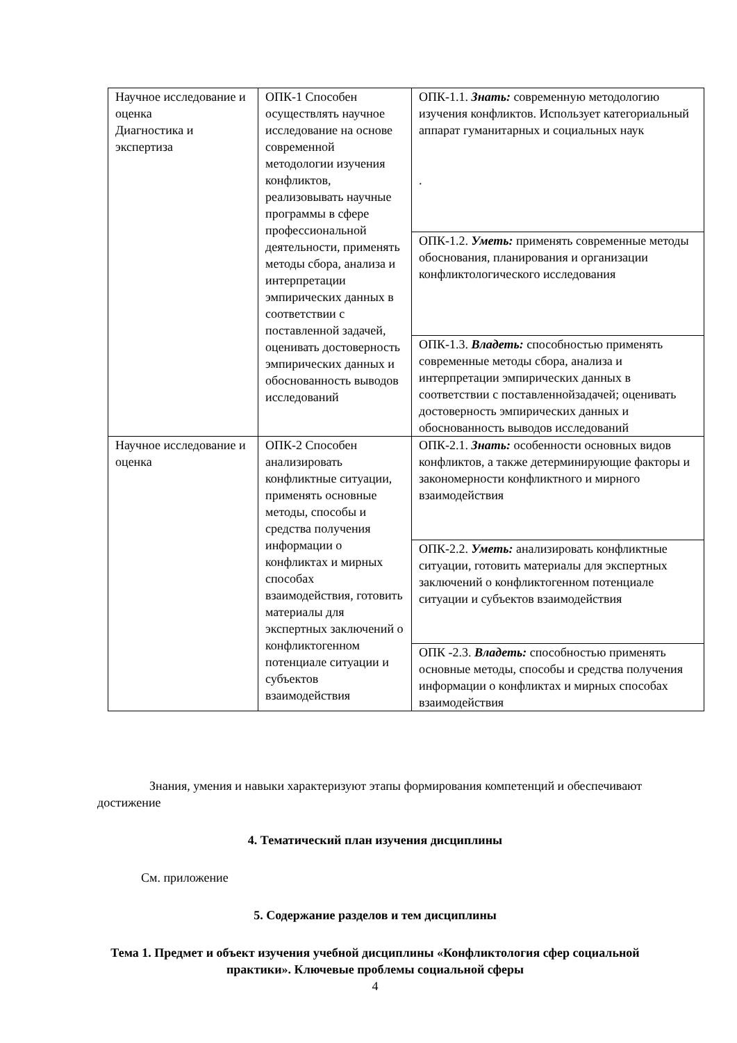| Научное исследование и оценка Диагностика и экспертиза | ОПК-1 Способен осуществлять научное исследование на основе современной методологии изучения конфликтов, реализовывать научные программы в сфере профессиональной деятельности, применять методы сбора, анализа и интерпретации эмпирических данных в соответствии с поставленной задачей, оценивать достоверность эмпирических данных и обоснованность выводов исследований | ОПК-1.1. Знать: современную методологию изучения конфликтов. Использует категориальный аппарат гуманитарных и социальных наук . |
| | | ОПК-1.2. Уметь: применять современные методы обоснования, планирования и организации конфликтологического исследования |
| | | ОПК-1.3. Владеть: способностью применять современные методы сбора, анализа и интерпретации эмпирических данных в соответствии с поставленнойзадачей; оценивать достоверность эмпирических данных и обоснованность выводов исследований |
| Научное исследование и оценка | ОПК-2 Способен анализировать конфликтные ситуации, применять основные методы, способы и средства получения информации о конфликтах и мирных способах взаимодействия, готовить материалы для экспертных заключений о конфликтогенном потенциале ситуации и субъектов взаимодействия | ОПК-2.1. Знать: особенности основных видов конфликтов, а также детерминирующие факторы и закономерности конфликтного и мирного взаимодействия |
| | | ОПК-2.2. Уметь: анализировать конфликтные ситуации, готовить материалы для экспертных заключений о конфликтогенном потенциале ситуации и субъектов взаимодействия |
| | | ОПК -2.3. Владеть: способностью применять основные методы, способы и средства получения информации о конфликтах и мирных способах взаимодействия |
Знания, умения и навыки характеризуют этапы формирования компетенций и обеспечивают достижение
4. Тематический план изучения дисциплины
См. приложение
5. Содержание разделов и тем дисциплины
Тема 1. Предмет и объект изучения учебной дисциплины «Конфликтология сфер социальной практики». Ключевые проблемы социальной сферы
4